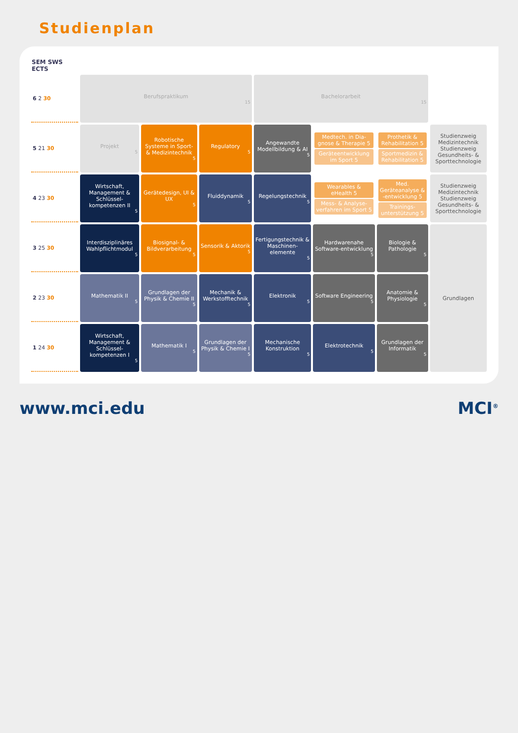Studienplan
| SEM SWS ECTS | | | | | | | |
| --- | --- | --- | --- | --- | --- | --- | --- |
| 6 2 30 | Berufspraktikum 15 | | | Bachelorarbeit 15 | | | |
| 5 21 30 | Projekt 5 | Robotische Systeme in Sport- & Medizintechnik 5 | Regulatory 5 | Angewandte Modellbildung & AI 5 | Medtech. in Dia-gnose & Therapie 5 Geräteentwicklung im Sport 5 | Prothetik & Rehabilitation 5 Sportmedizin & Rehabilitation 5 | Studienzweig Medizintechnik Studienzweig Gesundheits- & Sporttechnologie |
| 4 23 30 | Wirtschaft, Management & Schlüssel-kompetenzen II 5 | Gerätedesign, UI & UX 5 | Fluiddynamik 5 | Regelungstechnik 5 | Wearables & eHealth 5 Mess- & Analyse-verfahren im Sport 5 | Med. Geräteanalyse & -entwicklung 5 Trainings-unterstützung 5 | Studienzweig Medizintechnik Studienzweig Gesundheits- & Sporttechnologie |
| 3 25 30 | Interdisziplinäres Wahlpflichtmodul 5 | Biosignal- & Bildverarbeitung 5 | Sensorik & Aktorik 5 | Fertigungstechnik & Maschinen-elemente 5 | Hardwarenahe Software-entwicklung 5 | Biologie & Pathologie 5 | Grundlagen |
| 2 23 30 | Mathematik II 5 | Grundlagen der Physik & Chemie II 5 | Mechanik & Werkstofftechnik 5 | Elektronik 5 | Software Engineering 5 | Anatomie & Physiologie 5 | |
| 1 24 30 | Wirtschaft, Management & Schlüssel-kompetenzen I 5 | Mathematik I 5 | Grundlagen der Physik & Chemie I 5 | Mechanische Konstruktion 5 | Elektrotechnik 5 | Grundlagen der Informatik 5 | |
www.mci.edu MCI<sup>®</sup>